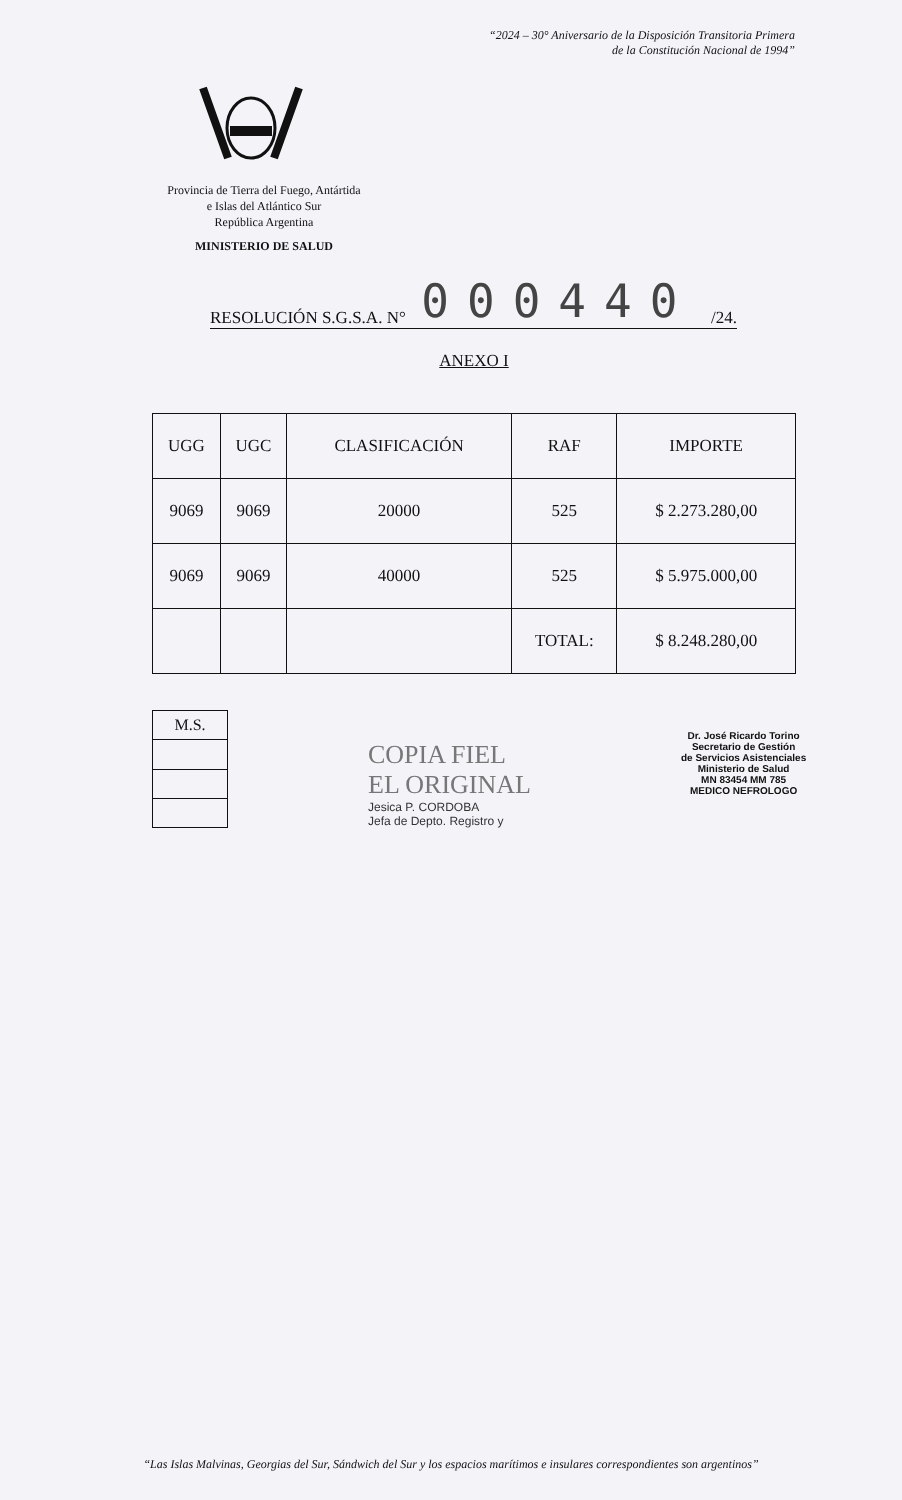“2024 – 30° Aniversario de la Disposición Transitoria Primera
de la Constitución Nacional de 1994”
Provincia de Tierra del Fuego, Antártida
e Islas del Atlántico Sur
República Argentina
MINISTERIO DE SALUD
RESOLUCIÓN S.G.S.A. N° 000440 /24.
ANEXO I
| UGG | UGC | CLASIFICACIÓN | RAF | IMPORTE |
| --- | --- | --- | --- | --- |
| 9069 | 9069 | 20000 | 525 | $ 2.273.280,00 |
| 9069 | 9069 | 40000 | 525 | $ 5.975.000,00 |
| | | | TOTAL: | $ 8.248.280,00 |
| M.S. |
COPIA FIEL
EL ORIGINAL
Jesica P. CORDOBA
Jefa de Depto. Registro y
Dr. José Ricardo Torino
Secretario de Gestión
de Servicios Asistenciales
Ministerio de Salud
MN 83454 MM 785
MEDICO NEFROLOGO
“Las Islas Malvinas, Georgias del Sur, Sándwich del Sur y los espacios marítimos e insulares correspondientes son argentinos”